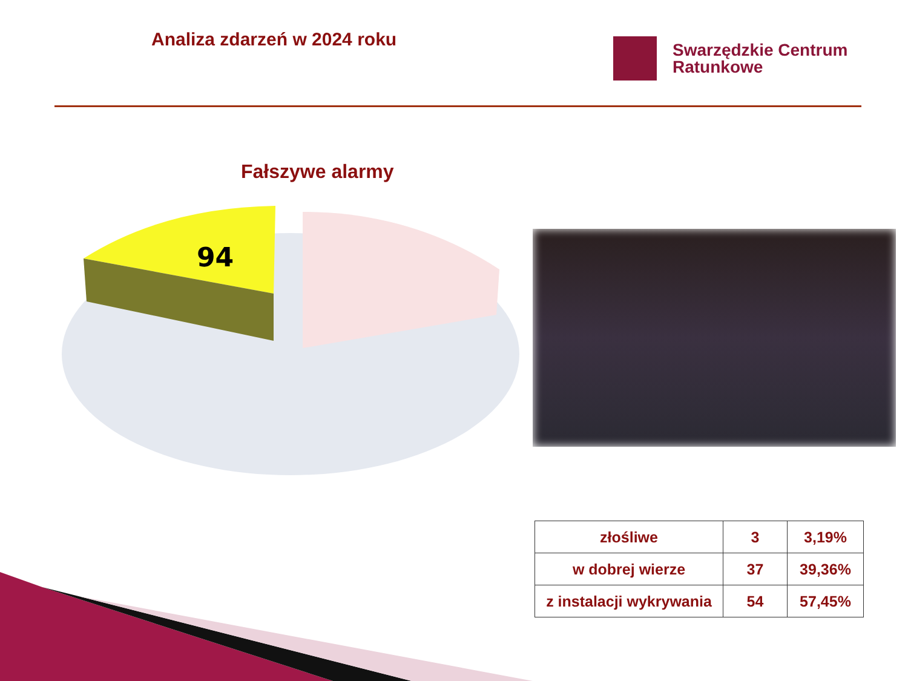Analiza zdarzeń w 2024 roku
Swarzędzkie Centrum
Ratunkowe
Fałszywe alarmy
94
| złośliwe | 3 | 3,19% |
| w dobrej wierze | 37 | 39,36% |
| z instalacji wykrywania | 54 | 57,45% |